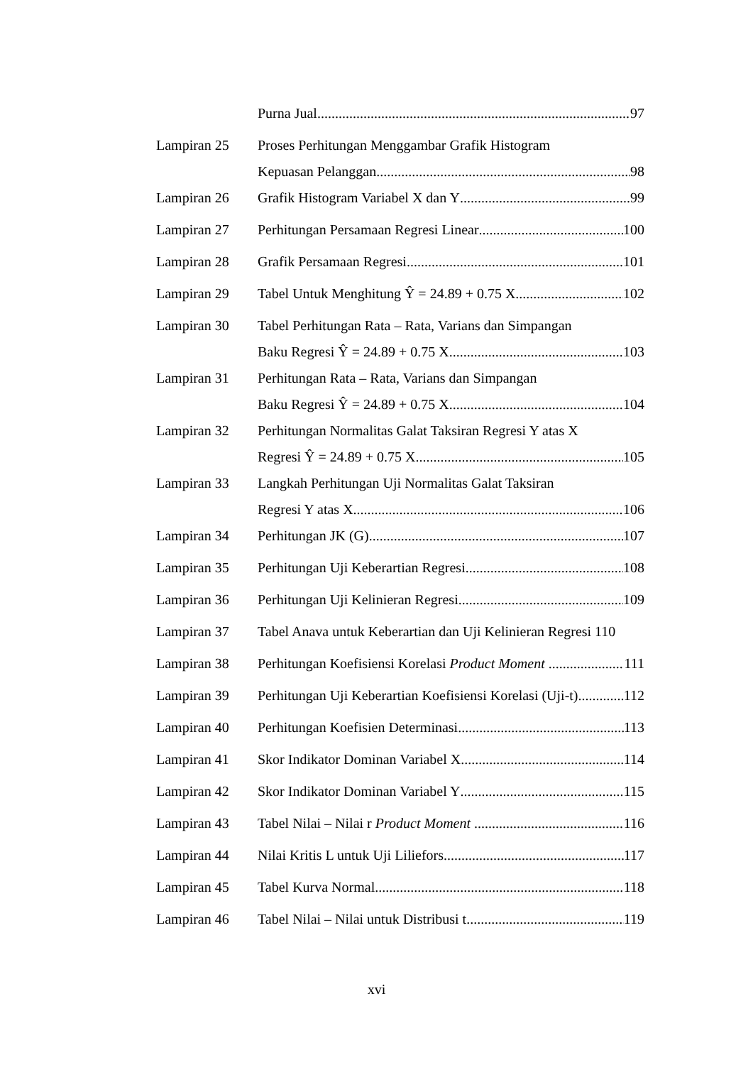Purna Jual 97
Lampiran 25 Proses Perhitungan Menggambar Grafik Histogram
Kepuasan Pelanggan 98
Lampiran 26 Grafik Histogram Variabel X dan Y 99
Lampiran 27 Perhitungan Persamaan Regresi Linear 100
Lampiran 28 Grafik Persamaan Regresi 101
Lampiran 29 Tabel Untuk Menghitung Ŷ = 24.89 + 0.75 X 102
Lampiran 30 Tabel Perhitungan Rata – Rata, Varians dan Simpangan
Baku Regresi Ŷ = 24.89 + 0.75 X 103
Lampiran 31 Perhitungan Rata – Rata, Varians dan Simpangan
Baku Regresi Ŷ = 24.89 + 0.75 X 104
Lampiran 32 Perhitungan Normalitas Galat Taksiran Regresi Y atas X
Regresi Ŷ = 24.89 + 0.75 X 105
Lampiran 33 Langkah Perhitungan Uji Normalitas Galat Taksiran
Regresi Y atas X 106
Lampiran 34 Perhitungan JK (G) 107
Lampiran 35 Perhitungan Uji Keberartian Regresi 108
Lampiran 36 Perhitungan Uji Kelinieran Regresi 109
Lampiran 37 Tabel Anava untuk Keberartian dan Uji Kelinieran Regresi 110
Lampiran 38 Perhitungan Koefisiensi Korelasi Product Moment 111
Lampiran 39 Perhitungan Uji Keberartian Koefisiensi Korelasi (Uji-t) 112
Lampiran 40 Perhitungan Koefisien Determinasi 113
Lampiran 41 Skor Indikator Dominan Variabel X 114
Lampiran 42 Skor Indikator Dominan Variabel Y 115
Lampiran 43 Tabel Nilai – Nilai r Product Moment 116
Lampiran 44 Nilai Kritis L untuk Uji Liliefors 117
Lampiran 45 Tabel Kurva Normal 118
Lampiran 46 Tabel Nilai – Nilai untuk Distribusi t 119
xvi